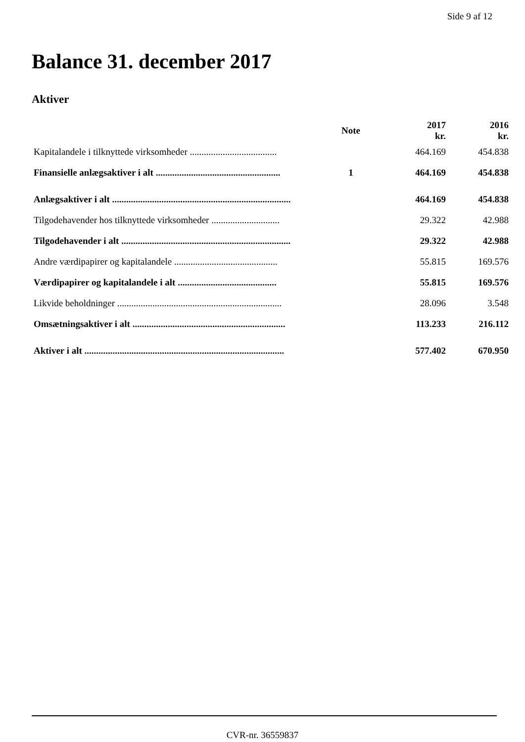Side 9 af 12
Balance 31. december 2017
Aktiver
| | Note | 2017 kr. | 2016 kr. |
| --- | --- | --- | --- |
| Kapitalandele i tilknyttede virksomheder ..................................... | | 464.169 | 454.838 |
| Finansielle anlægsaktiver i alt ..................................................... | 1 | 464.169 | 454.838 |
| Anlægsaktiver i alt ............................................................................ | | 464.169 | 454.838 |
| Tilgodehavender hos tilknyttede virksomheder ............................. | | 29.322 | 42.988 |
| Tilgodehavender i alt ........................................................................ | | 29.322 | 42.988 |
| Andre værdipapirer og kapitalandele ............................................ | | 55.815 | 169.576 |
| Værdipapirer og kapitalandele i alt .......................................... | | 55.815 | 169.576 |
| Likvide beholdninger ...................................................................... | | 28.096 | 3.548 |
| Omsætningsaktiver i alt ................................................................. | | 113.233 | 216.112 |
| Aktiver i alt ..................................................................................... | | 577.402 | 670.950 |
CVR-nr. 36559837